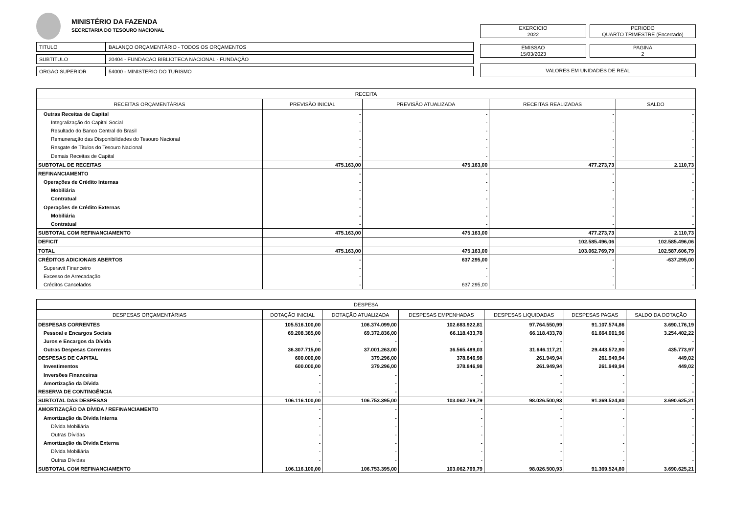MINISTÉRIO DA FAZENDA
SECRETARIA DO TESOURO NACIONAL
| TITULO | BALANÇO ORÇAMENTÁRIO - TODOS OS ORÇAMENTOS |
| SUBTITULO | 20404 - FUNDACAO BIBLIOTECA NACIONAL - FUNDAÇÃO |
| ORGAO SUPERIOR | 54000 - MINISTERIO DO TURISMO |
EXERCICIO
2022
PERIODO
QUARTO TRIMESTRE (Encerrado)
EMISSAO
15/03/2023
PAGINA
2
VALORES EM UNIDADES DE REAL
| RECEITA | | | | |
| --- | --- | --- | --- | --- |
| RECEITAS ORÇAMENTÁRIAS | PREVISÃO INICIAL | PREVISÃO ATUALIZADA | RECEITAS REALIZADAS | SALDO |
| Outras Receitas de Capital | - | - | - | - |
| Integralização do Capital Social | - | - | - | - |
| Resultado do Banco Central do Brasil | - | - | - | - |
| Remuneração das Disponibilidades do Tesouro Nacional | - | - | - | - |
| Resgate de Títulos do Tesouro Nacional | - | - | - | - |
| Demais Receitas de Capital | - | - | - | - |
| SUBTOTAL DE RECEITAS | 475.163,00 | 475.163,00 | 477.273,73 | 2.110,73 |
| REFINANCIAMENTO | - | - | - | - |
| Operações de Crédito Internas | - | - | - | - |
| Mobiliária | - | - | - | - |
| Contratual | - | - | - | - |
| Operações de Crédito Externas | - | - | - | - |
| Mobiliária | - | - | - | - |
| Contratual | - | - | - | - |
| SUBTOTAL COM REFINANCIAMENTO | 475.163,00 | 475.163,00 | 477.273,73 | 2.110,73 |
| DEFICIT | | | 102.585.496,06 | 102.585.496,06 |
| TOTAL | 475.163,00 | 475.163,00 | 103.062.769,79 | 102.587.606,79 |
| CRÉDITOS ADICIONAIS ABERTOS | - | 637.295,00 | - | -637.295,00 |
| Superavit Financeiro | - | - | - | - |
| Excesso de Arrecadação | - | - | - | - |
| Créditos Cancelados | - | 637.295,00 | - | - |
| DESPESA | | | | | | |
| --- | --- | --- | --- | --- | --- | --- |
| DESPESAS ORÇAMENTÁRIAS | DOTAÇÃO INICIAL | DOTAÇÃO ATUALIZADA | DESPESAS EMPENHADAS | DESPESAS LIQUIDADAS | DESPESAS PAGAS | SALDO DA DOTAÇÃO |
| DESPESAS CORRENTES | 105.516.100,00 | 106.374.099,00 | 102.683.922,81 | 97.764.550,99 | 91.107.574,86 | 3.690.176,19 |
| Pessoal e Encargos Sociais | 69.208.385,00 | 69.372.836,00 | 66.118.433,78 | 66.118.433,78 | 61.664.001,96 | 3.254.402,22 |
| Juros e Encargos da Dívida | - | - | - | - | - | - |
| Outras Despesas Correntes | 36.307.715,00 | 37.001.263,00 | 36.565.489,03 | 31.646.117,21 | 29.443.572,90 | 435.773,97 |
| DESPESAS DE CAPITAL | 600.000,00 | 379.296,00 | 378.846,98 | 261.949,94 | 261.949,94 | 449,02 |
| Investimentos | 600.000,00 | 379.296,00 | 378.846,98 | 261.949,94 | 261.949,94 | 449,02 |
| Inversões Financeiras | - | - | - | - | - | - |
| Amortização da Dívida | - | - | - | - | - | - |
| RESERVA DE CONTINGÊNCIA | - | - | - | - | - | - |
| SUBTOTAL DAS DESPESAS | 106.116.100,00 | 106.753.395,00 | 103.062.769,79 | 98.026.500,93 | 91.369.524,80 | 3.690.625,21 |
| AMORTIZAÇÃO DA DÍVIDA / REFINANCIAMENTO | - | - | - | - | - | - |
| Amortização da Dívida Interna | - | - | - | - | - | - |
| Dívida Mobiliária | - | - | - | - | - | - |
| Outras Dívidas | - | - | - | - | - | - |
| Amortização da Dívida Externa | - | - | - | - | - | - |
| Dívida Mobiliária | - | - | - | - | - | - |
| Outras Dívidas | - | - | - | - | - | - |
| SUBTOTAL COM REFINANCIAMENTO | 106.116.100,00 | 106.753.395,00 | 103.062.769,79 | 98.026.500,93 | 91.369.524,80 | 3.690.625,21 |